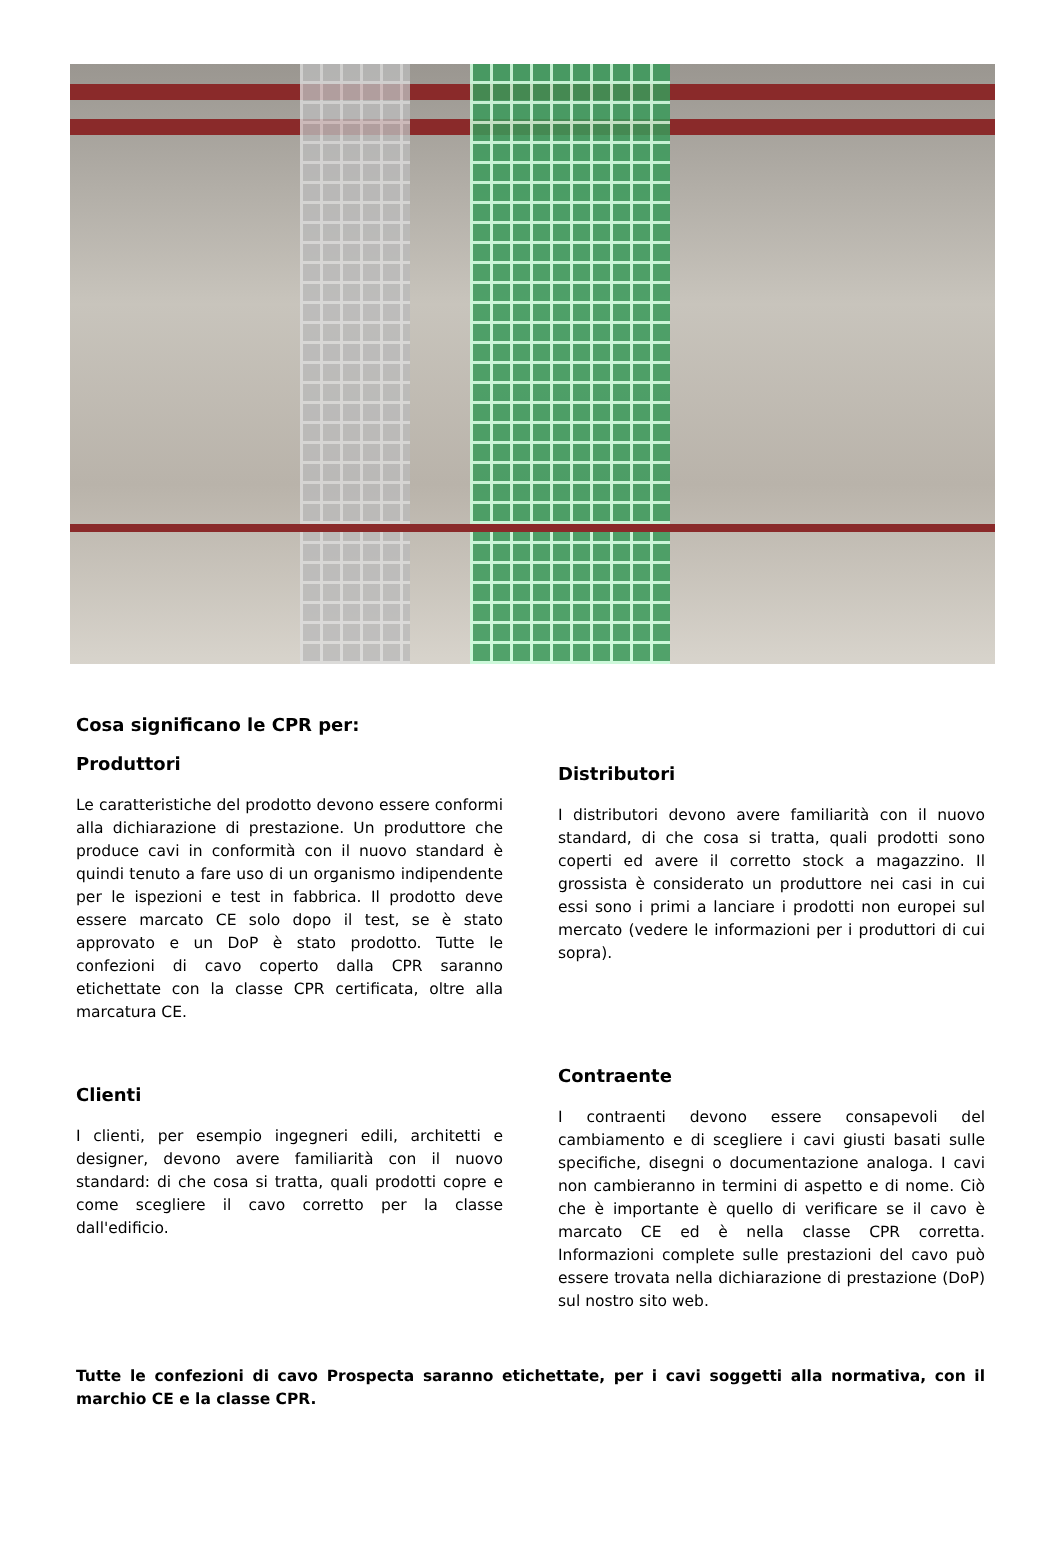Cosa significano le CPR per:
Produttori
Le caratteristiche del prodotto devono essere conformi alla dichiarazione di prestazione. Un produttore che produce cavi in conformità con il nuovo standard è quindi tenuto a fare uso di un organismo indipendente per le ispezioni e test in fabbrica. Il prodotto deve essere marcato CE solo dopo il test, se è stato approvato e un DoP è stato prodotto. Tutte le confezioni di cavo coperto dalla CPR saranno etichettate con la classe CPR certificata, oltre alla marcatura CE.
Clienti
I clienti, per esempio ingegneri edili, architetti e designer, devono avere familiarità con il nuovo standard: di che cosa si tratta, quali prodotti copre e come scegliere il cavo corretto per la classe dall'edificio.
Distributori
I distributori devono avere familiarità con il nuovo standard, di che cosa si tratta, quali prodotti sono coperti ed avere il corretto stock a magazzino. Il grossista è considerato un produttore nei casi in cui essi sono i primi a lanciare i prodotti non europei sul mercato (vedere le informazioni per i produttori di cui sopra).
Contraente
I contraenti devono essere consapevoli del cambiamento e di scegliere i cavi giusti basati sulle specifiche, disegni o documentazione analoga. I cavi non cambieranno in termini di aspetto e di nome. Ciò che è importante è quello di verificare se il cavo è marcato CE ed è nella classe CPR corretta. Informazioni complete sulle prestazioni del cavo può essere trovata nella dichiarazione di prestazione (DoP) sul nostro sito web.
Tutte le confezioni di cavo Prospecta saranno etichettate, per i cavi soggetti alla normativa, con il marchio CE e la classe CPR.